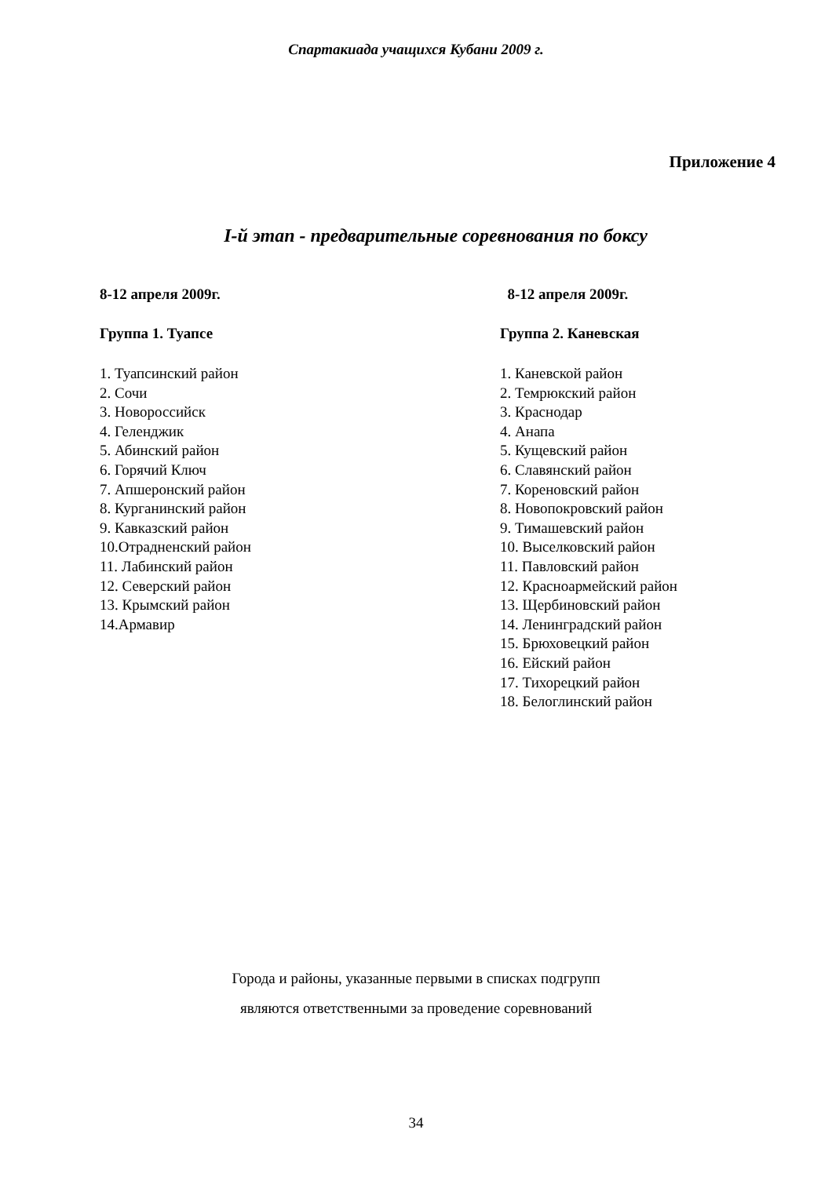Спартакиада учащихся Кубани 2009 г.
Приложение 4
I-й этап - предварительные соревнования по боксу
8-12 апреля 2009г.
Группа 1. Туапсе
1. Туапсинский район
2. Сочи
3. Новороссийск
4. Геленджик
5. Абинский район
6. Горячий Ключ
7. Апшеронский район
8. Курганинский район
9. Кавказский район
10.Отрадненский район
11. Лабинский район
12. Северский район
13. Крымский район
14.Армавир
8-12 апреля 2009г.
Группа 2. Каневская
1. Каневской район
2. Темрюкский район
3. Краснодар
4. Анапа
5. Кущевский район
6. Славянский район
7. Кореновский район
8. Новопокровский район
9. Тимашевский район
10. Выселковский район
11. Павловский район
12. Красноармейский район
13. Щербиновский район
14. Ленинградский район
15. Брюховецкий район
16. Ейский район
17. Тихорецкий район
18. Белоглинский район
Города и районы, указанные первыми в списках подгрупп
являются ответственными за проведение соревнований
34